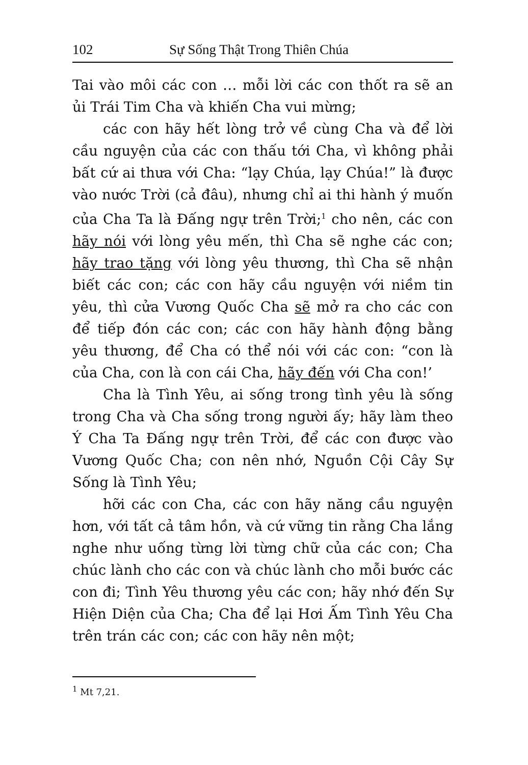102 Sự Sống Thật Trong Thiên Chúa
Tai vào môi các con … mỗi lời các con thốt ra sẽ an ủi Trái Tim Cha và khiến Cha vui mừng;
các con hãy hết lòng trở về cùng Cha và để lời cầu nguyện của các con thấu tới Cha, vì không phải bất cứ ai thưa với Cha: “lạy Chúa, lạy Chúa!” là được vào nước Trời (cả đâu), nhưng chỉ ai thi hành ý muốn của Cha Ta là Đấng ngự trên Trời;<sup>1</sup> cho nên, các con hãy nói với lòng yêu mến, thì Cha sẽ nghe các con; hãy trao tặng với lòng yêu thương, thì Cha sẽ nhận biết các con; các con hãy cầu nguyện với niềm tin yêu, thì cửa Vương Quốc Cha sẽ mở ra cho các con để tiếp đón các con; các con hãy hành động bằng yêu thương, để Cha có thể nói với các con: “con là của Cha, con là con cái Cha, hãy đến với Cha con!’
Cha là Tình Yêu, ai sống trong tình yêu là sống trong Cha và Cha sống trong người ấy; hãy làm theo Ý Cha Ta Đấng ngự trên Trời, để các con được vào Vương Quốc Cha; con nên nhớ, Nguồn Cội Cây Sự Sống là Tình Yêu;
hỡi các con Cha, các con hãy năng cầu nguyện hơn, với tất cả tâm hồn, và cứ vững tin rằng Cha lắng nghe như uống từng lời từng chữ của các con; Cha chúc lành cho các con và chúc lành cho mỗi bước các con đi; Tình Yêu thương yêu các con; hãy nhớ đến Sự Hiện Diện của Cha; Cha để lại Hơi Ấm Tình Yêu Cha trên trán các con; các con hãy nên một;
<sup>1</sup> Mt 7,21.